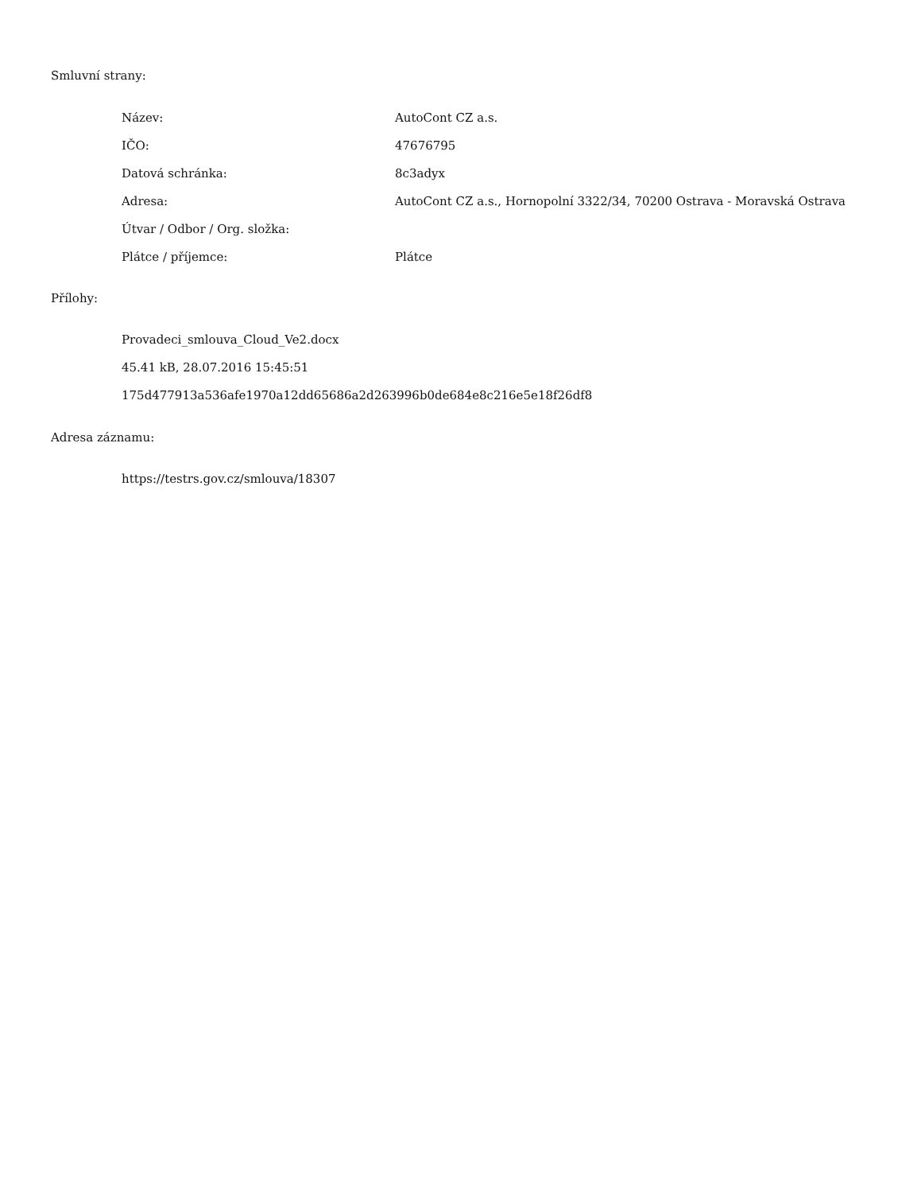Smluvní strany:
| Název: | AutoCont CZ a.s. |
| IČO: | 47676795 |
| Datová schránka: | 8c3adyx |
| Adresa: | AutoCont CZ a.s., Hornopolní 3322/34, 70200 Ostrava - Moravská Ostrava |
| Útvar / Odbor / Org. složka: | |
| Plátce / příjemce: | Plátce |
Přílohy:
Provadeci_smlouva_Cloud_Ve2.docx
45.41 kB, 28.07.2016 15:45:51
175d477913a536afe1970a12dd65686a2d263996b0de684e8c216e5e18f26df8
Adresa záznamu:
https://testrs.gov.cz/smlouva/18307